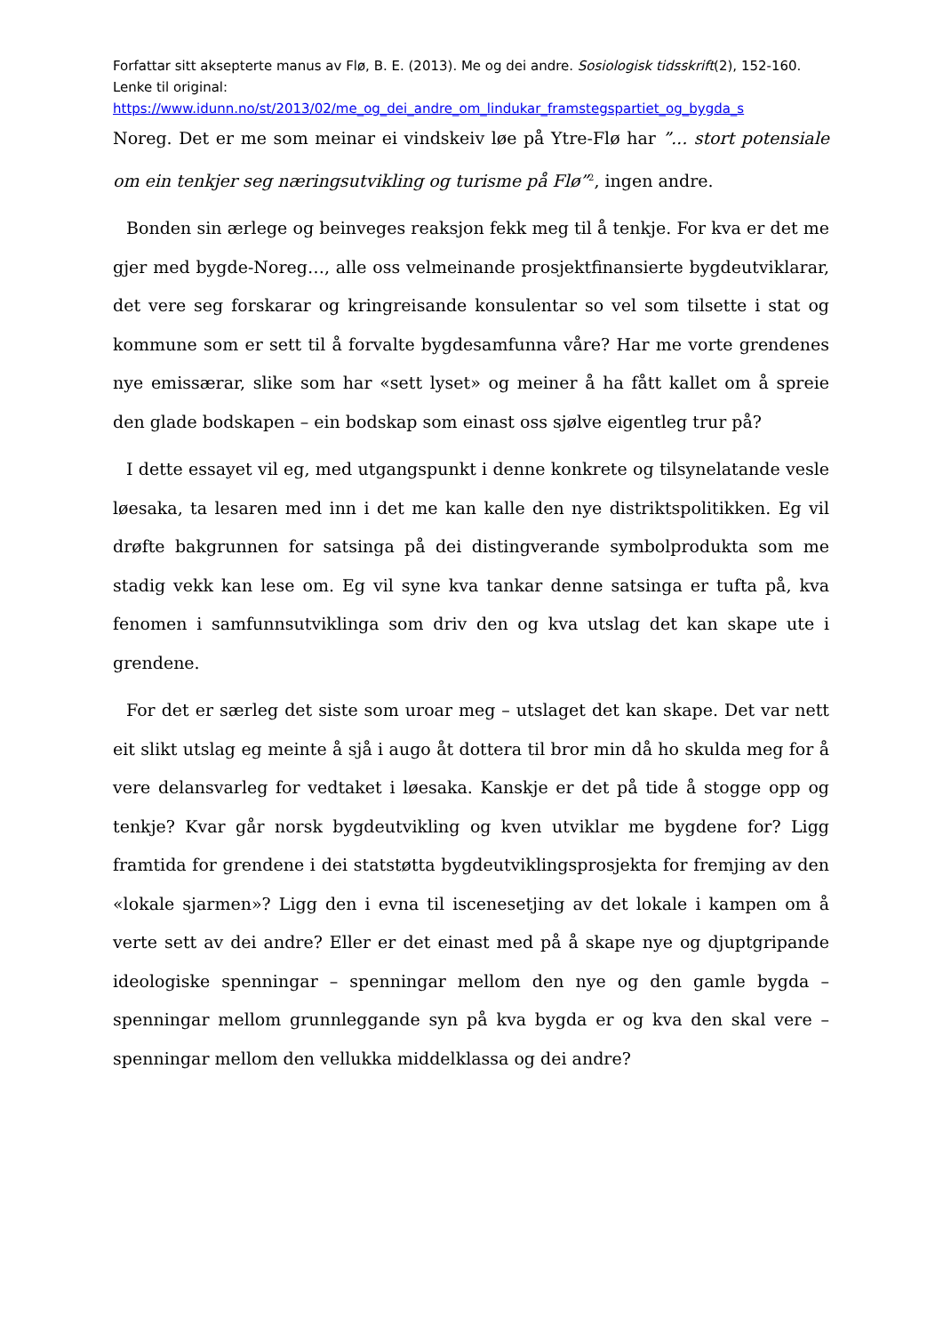Forfattar sitt aksepterte manus av Flø, B. E. (2013). Me og dei andre. Sosiologisk tidsskrift(2), 152-160. Lenke til original:
https://www.idunn.no/st/2013/02/me_og_dei_andre_om_lindukar_framstegspartiet_og_bygda_s
Noreg. Det er me som meinar ei vindskeiv løe på Ytre-Flø har ”... stort potensiale om ein tenkjer seg næringsutvikling og turisme på Flø”<sup>2</sup>, ingen andre.
Bonden sin ærlege og beinveges reaksjon fekk meg til å tenkje. For kva er det me gjer med bygde-Noreg…, alle oss velmeinande prosjektfinansierte bygdeutviklarar, det vere seg forskarar og kringreisande konsulentar so vel som tilsette i stat og kommune som er sett til å forvalte bygdesamfunna våre? Har me vorte grendenes nye emissærar, slike som har «sett lyset» og meiner å ha fått kallet om å spreie den glade bodskapen – ein bodskap som einast oss sjølve eigentleg trur på?
I dette essayet vil eg, med utgangspunkt i denne konkrete og tilsynelatande vesle løesaka, ta lesaren med inn i det me kan kalle den nye distriktspolitikken. Eg vil drøfte bakgrunnen for satsinga på dei distingverande symbolprodukta som me stadig vekk kan lese om. Eg vil syne kva tankar denne satsinga er tufta på, kva fenomen i samfunnsutviklinga som driv den og kva utslag det kan skape ute i grendene.
For det er særleg det siste som uroar meg – utslaget det kan skape. Det var nett eit slikt utslag eg meinte å sjå i augo åt dottera til bror min då ho skulda meg for å vere delansvarleg for vedtaket i løesaka. Kanskje er det på tide å stogge opp og tenkje? Kvar går norsk bygdeutvikling og kven utviklar me bygdene for? Ligg framtida for grendene i dei statstøtta bygdeutviklingsprosjekta for fremjing av den «lokale sjarmen»? Ligg den i evna til iscenesetjing av det lokale i kampen om å verte sett av dei andre? Eller er det einast med på å skape nye og djuptgripande ideologiske spenningar – spenningar mellom den nye og den gamle bygda – spenningar mellom grunnleggande syn på kva bygda er og kva den skal vere – spenningar mellom den vellukka middelklassa og dei andre?